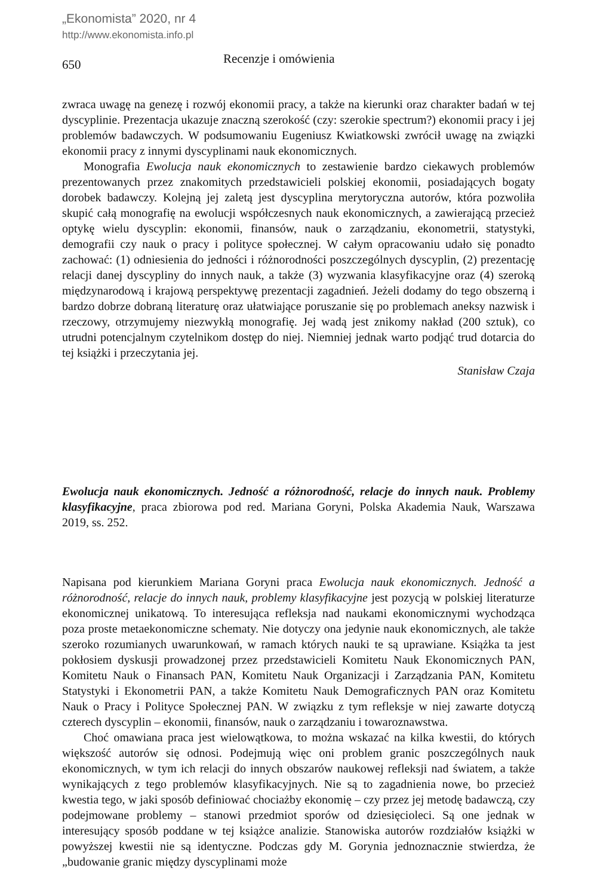„Ekonomista” 2020, nr 4
http://www.ekonomista.info.pl
650
Recenzje i omówienia
zwraca uwagę na genezę i rozwój ekonomii pracy, a także na kierunki oraz charakter badań w tej dyscyplinie. Prezentacja ukazuje znaczną szerokość (czy: szerokie spectrum?) ekonomii pracy i jej problemów badawczych. W podsumowaniu Eugeniusz Kwiatkowski zwrócił uwagę na związki ekonomii pracy z innymi dyscyplinami nauk ekonomicznych.
Monografia Ewolucja nauk ekonomicznych to zestawienie bardzo ciekawych problemów prezentowanych przez znakomitych przedstawicieli polskiej ekonomii, posiadających bogaty dorobek badawczy. Kolejną jej zaletą jest dyscyplina merytoryczna autorów, która pozwoliła skupić całą monografię na ewolucji współczesnych nauk ekonomicznych, a zawierającą przecież optykę wielu dyscyplin: ekonomii, finansów, nauk o zarządzaniu, ekonometrii, statystyki, demografii czy nauk o pracy i polityce społecznej. W całym opracowaniu udało się ponadto zachować: (1) odniesienia do jedności i różnorodności poszczególnych dyscyplin, (2) prezentację relacji danej dyscypliny do innych nauk, a także (3) wyzwania klasyfikacyjne oraz (4) szeroką międzynarodową i krajową perspektywę prezentacji zagadnień. Jeżeli dodamy do tego obszerną i bardzo dobrze dobraną literaturę oraz ułatwiające poruszanie się po problemach aneksy nazwisk i rzeczowy, otrzymujemy niezwykłą monografię. Jej wadą jest znikomy nakład (200 sztuk), co utrudni potencjalnym czytelnikom dostęp do niej. Niemniej jednak warto podjąć trud dotarcia do tej książki i przeczytania jej.
Stanisław Czaja
Ewolucja nauk ekonomicznych. Jedność a różnorodność, relacje do innych nauk. Problemy klasyfikacyjne, praca zbiorowa pod red. Mariana Goryni, Polska Akademia Nauk, Warszawa 2019, ss. 252.
Napisana pod kierunkiem Mariana Goryni praca Ewolucja nauk ekonomicznych. Jedność a różnorodność, relacje do innych nauk, problemy klasyfikacyjne jest pozycją w polskiej literaturze ekonomicznej unikatową. To interesująca refleksja nad naukami ekonomicznymi wychodząca poza proste metaekonomiczne schematy. Nie dotyczy ona jedynie nauk ekonomicznych, ale także szeroko rozumianych uwarunkowań, w ramach których nauki te są uprawiane. Książka ta jest pokłosiem dyskusji prowadzonej przez przedstawicieli Komitetu Nauk Ekonomicznych PAN, Komitetu Nauk o Finansach PAN, Komitetu Nauk Organizacji i Zarządzania PAN, Komitetu Statystyki i Ekonometrii PAN, a także Komitetu Nauk Demograficznych PAN oraz Komitetu Nauk o Pracy i Polityce Społecznej PAN. W związku z tym refleksje w niej zawarte dotyczą czterech dyscyplin – ekonomii, finansów, nauk o zarządzaniu i towaroznawstwa.
Choć omawiana praca jest wielowątkowa, to można wskazać na kilka kwestii, do których większość autorów się odnosi. Podejmują więc oni problem granic poszczególnych nauk ekonomicznych, w tym ich relacji do innych obszarów naukowej refleksji nad światem, a także wynikających z tego problemów klasyfikacyjnych. Nie są to zagadnienia nowe, bo przecież kwestia tego, w jaki sposób definiować chociażby ekonomię – czy przez jej metodę badawczą, czy podejmowane problemy – stanowi przedmiot sporów od dziesięcioleci. Są one jednak w interesujący sposób poddane w tej książce analizie. Stanowiska autorów rozdziałów książki w powyższej kwestii nie są identyczne. Podczas gdy M. Gorynia jednoznacznie stwierdza, że „budowanie granic między dyscyplinami może